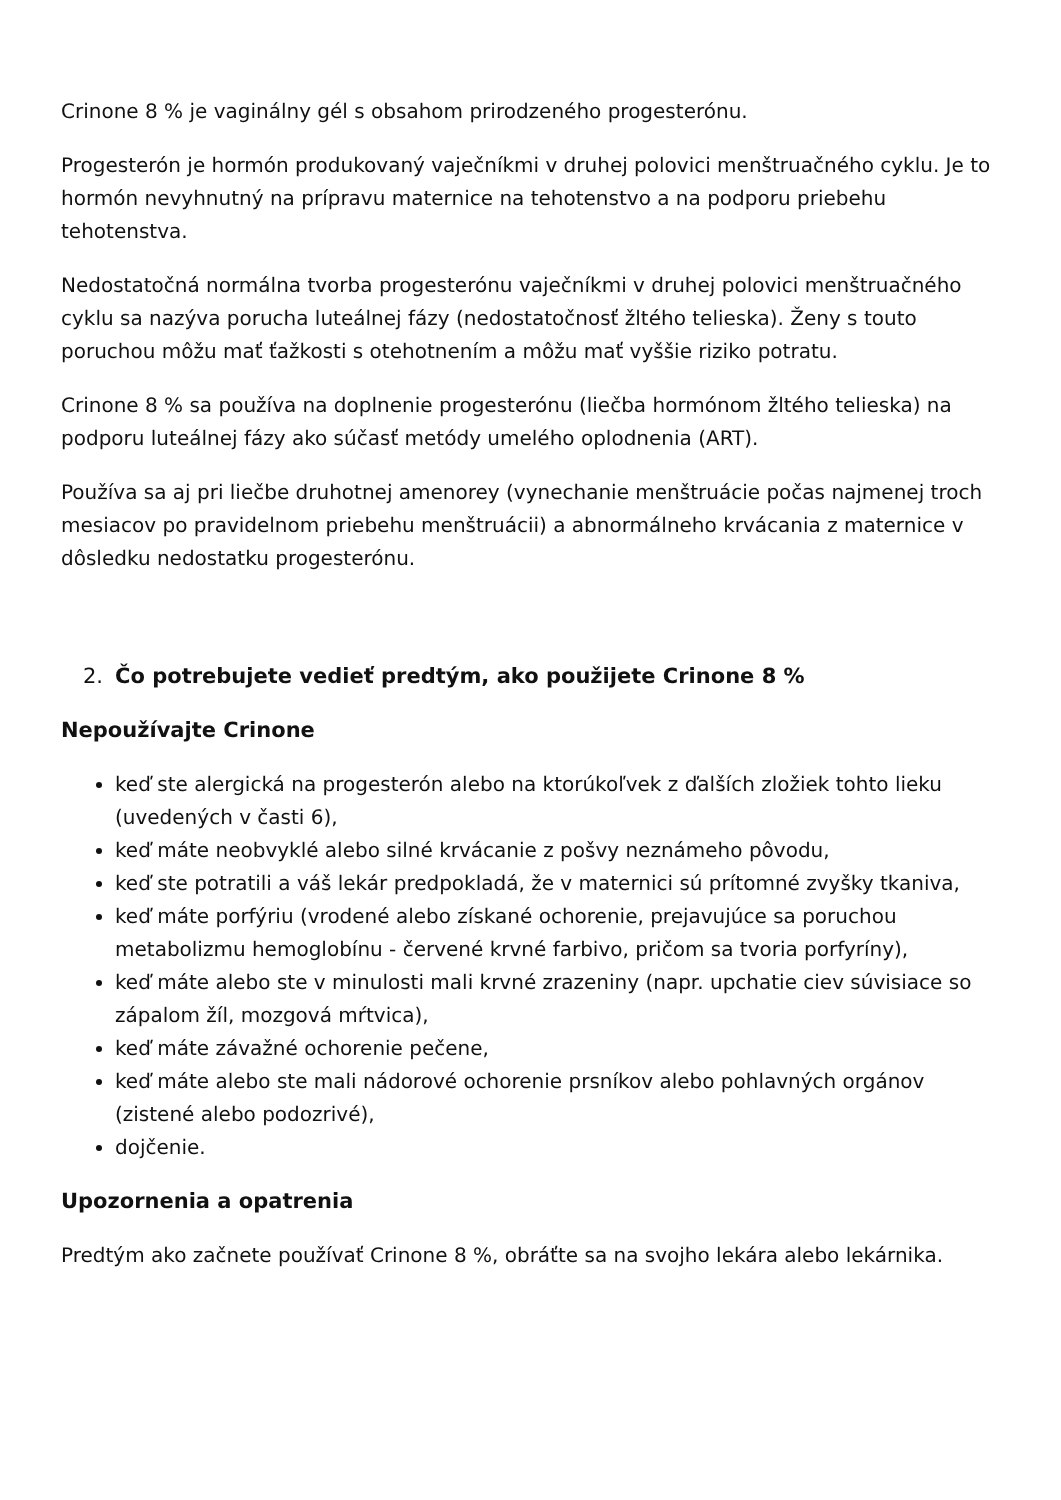Crinone 8 % je vaginálny gél s obsahom prirodzeného progesterónu.
Progesterón je hormón produkovaný vaječníkmi v druhej polovici menštruačného cyklu. Je to hormón nevyhnutný na prípravu maternice na tehotenstvo a na podporu priebehu tehotenstva.
Nedostatočná normálna tvorba progesterónu vaječníkmi v druhej polovici menštruačného cyklu sa nazýva porucha luteálnej fázy (nedostatočnosť žltého telieska). Ženy s touto poruchou môžu mať ťažkosti s otehotnením a môžu mať vyššie riziko potratu.
Crinone 8 % sa používa na doplnenie progesterónu (liečba hormónom žltého telieska) na podporu luteálnej fázy ako súčasť metódy umelého oplodnenia (ART).
Používa sa aj pri liečbe druhotnej amenorey (vynechanie menštruácie počas najmenej troch mesiacov po pravidelnom priebehu menštruácii) a abnormálneho krvácania z maternice v dôsledku nedostatku progesterónu.
2. Čo potrebujete vedieť predtým, ako použijete Crinone 8 %
Nepoužívajte Crinone
keď ste alergická na progesterón alebo na ktorúkoľvek z ďalších zložiek tohto lieku (uvedených v časti 6),
keď máte neobvyklé alebo silné krvácanie z pošvy neznámeho pôvodu,
keď ste potratili a váš lekár predpokladá, že v maternici sú prítomné zvyšky tkaniva,
keď máte porfýriu (vrodené alebo získané ochorenie, prejavujúce sa poruchou metabolizmu hemoglobínu - červené krvné farbivo, pričom sa tvoria porfyríny),
keď máte alebo ste v minulosti mali krvné zrazeniny (napr. upchatie ciev súvisiace so zápalom žíl, mozgová mŕtvica),
keď máte závažné ochorenie pečene,
keď máte alebo ste mali nádorové ochorenie prsníkov alebo pohlavných orgánov (zistené alebo podozrivé),
dojčenie.
Upozornenia a opatrenia
Predtým ako začnete používať Crinone 8 %, obráťte sa na svojho lekára alebo lekárnika.